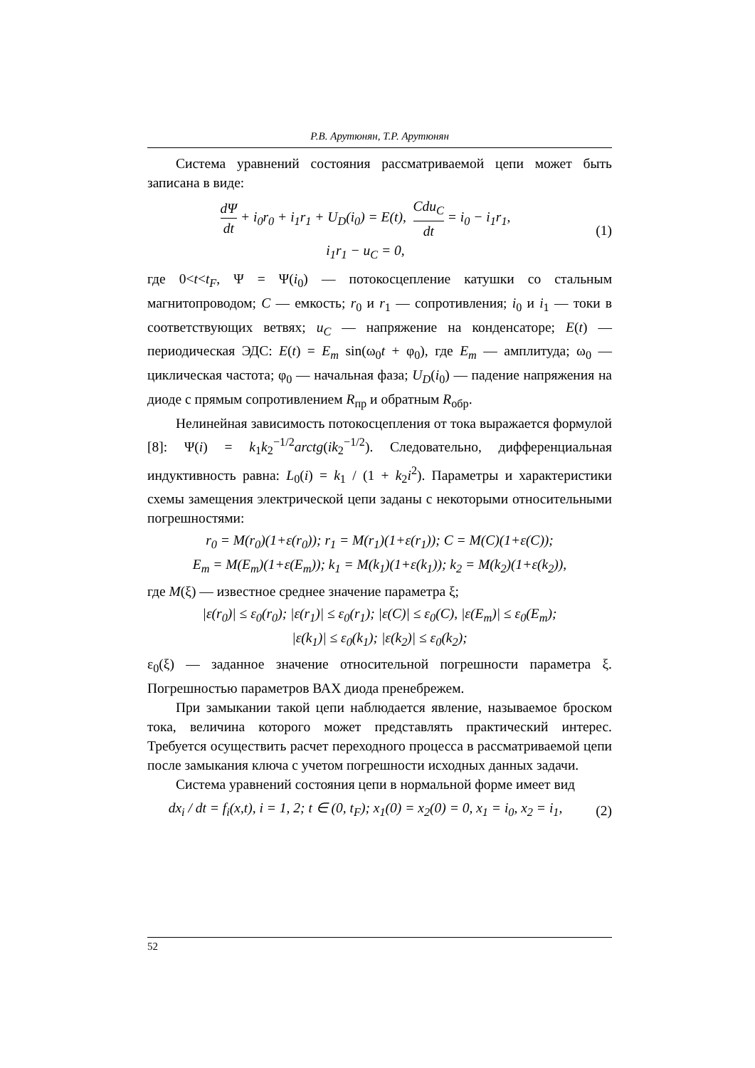Р.В. Арутюнян, Т.Р. Арутюнян
Система уравнений состояния рассматриваемой цепи может быть записана в виде:
dΨ dt + i<sub>0</sub>r<sub>0</sub> + i<sub>1</sub>r<sub>1</sub> + U<sub>D</sub>(i<sub>0</sub>) = E(t), Cdu<sub>C</sub> dt = i<sub>0</sub> − i<sub>1</sub>r<sub>1</sub>,
i<sub>1</sub>r<sub>1</sub> − u<sub>C</sub> = 0,
(1)
где 0<t<t<sub>F</sub>, Ψ = Ψ(i<sub>0</sub>) — потокосцепление катушки со стальным магнитопроводом; C — емкость; r<sub>0</sub> и r<sub>1</sub> — сопротивления; i<sub>0</sub> и i<sub>1</sub> — токи в соответствующих ветвях; u<sub>C</sub> — напряжение на конденсаторе; E(t) — периодическая ЭДС: E(t) = E<sub>m</sub> sin(ω<sub>0</sub>t + φ<sub>0</sub>), где E<sub>m</sub> — амплитуда; ω<sub>0</sub> — циклическая частота; φ<sub>0</sub> — начальная фаза; U<sub>D</sub>(i<sub>0</sub>) — падение напряжения на диоде с прямым сопротивлением R<sub>пр</sub> и обратным R<sub>обр</sub>.
Нелинейная зависимость потокосцепления от тока выражается формулой [8]: Ψ(i) = k<sub>1</sub>k<sub>2</sub><sup>−1/2</sup>arctg(ik<sub>2</sub><sup>−1/2</sup>). Следовательно, дифференциальная индуктивность равна: L<sub>0</sub>(i) = k<sub>1</sub> / (1 + k<sub>2</sub>i<sup>2</sup>). Параметры и характеристики схемы замещения электрической цепи заданы с некоторыми относительными погрешностями:
r<sub>0</sub> = M(r<sub>0</sub>)(1+ε(r<sub>0</sub>)); r<sub>1</sub> = M(r<sub>1</sub>)(1+ε(r<sub>1</sub>)); C = M(C)(1+ε(C));
E<sub>m</sub> = M(E<sub>m</sub>)(1+ε(E<sub>m</sub>)); k<sub>1</sub> = M(k<sub>1</sub>)(1+ε(k<sub>1</sub>)); k<sub>2</sub> = M(k<sub>2</sub>)(1+ε(k<sub>2</sub>)),
где M(ξ) — известное среднее значение параметра ξ;
|ε(r<sub>0</sub>)| ≤ ε<sub>0</sub>(r<sub>0</sub>); |ε(r<sub>1</sub>)| ≤ ε<sub>0</sub>(r<sub>1</sub>); |ε(C)| ≤ ε<sub>0</sub>(C), |ε(E<sub>m</sub>)| ≤ ε<sub>0</sub>(E<sub>m</sub>);
|ε(k<sub>1</sub>)| ≤ ε<sub>0</sub>(k<sub>1</sub>); |ε(k<sub>2</sub>)| ≤ ε<sub>0</sub>(k<sub>2</sub>);
ε<sub>0</sub>(ξ) — заданное значение относительной погрешности параметра ξ. Погрешностью параметров ВАХ диода пренебрежем.
При замыкании такой цепи наблюдается явление, называемое броском тока, величина которого может представлять практический интерес. Требуется осуществить расчет переходного процесса в рассматриваемой цепи после замыкания ключа с учетом погрешности исходных данных задачи.
Система уравнений состояния цепи в нормальной форме имеет вид
dx<sub>i</sub> / dt = f<sub>i</sub>(x,t), i = 1, 2; t ∈ (0, t<sub>F</sub>); x<sub>1</sub>(0) = x<sub>2</sub>(0) = 0, x<sub>1</sub> = i<sub>0</sub>, x<sub>2</sub> = i<sub>1</sub>,
(2)
52